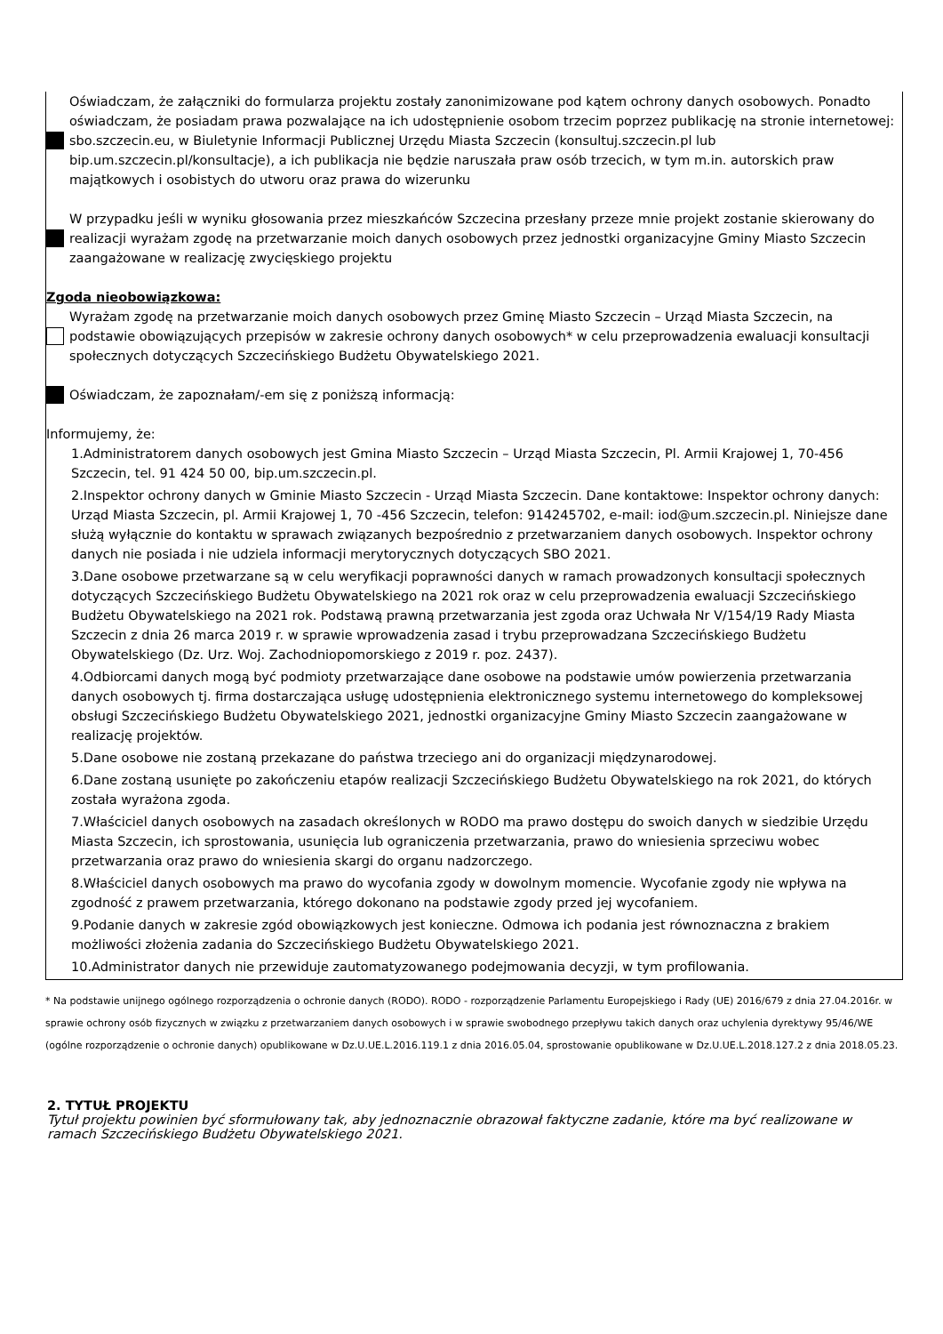Oświadczam, że załączniki do formularza projektu zostały zanonimizowane pod kątem ochrony danych osobowych. Ponadto oświadczam, że posiadam prawa pozwalające na ich udostępnienie osobom trzecim poprzez publikację na stronie internetowej: sbo.szczecin.eu, w Biuletynie Informacji Publicznej Urzędu Miasta Szczecin (konsultuj.szczecin.pl lub bip.um.szczecin.pl/konsultacje), a ich publikacja nie będzie naruszała praw osób trzecich, w tym m.in. autorskich praw majątkowych i osobistych do utworu oraz prawa do wizerunku
W przypadku jeśli w wyniku głosowania przez mieszkańców Szczecina przesłany przeze mnie projekt zostanie skierowany do realizacji wyrażam zgodę na przetwarzanie moich danych osobowych przez jednostki organizacyjne Gminy Miasto Szczecin zaangażowane w realizację zwycięskiego projektu
Zgoda nieobowiązkowa:
Wyrażam zgodę na przetwarzanie moich danych osobowych przez Gminę Miasto Szczecin – Urząd Miasta Szczecin, na podstawie obowiązujących przepisów w zakresie ochrony danych osobowych* w celu przeprowadzenia ewaluacji konsultacji społecznych dotyczących Szczecińskiego Budżetu Obywatelskiego 2021.
Oświadczam, że zapoznałam/-em się z poniższą informacją:
Informujemy, że:
1.Administratorem danych osobowych jest Gmina Miasto Szczecin – Urząd Miasta Szczecin, Pl. Armii Krajowej 1, 70-456 Szczecin, tel. 91 424 50 00, bip.um.szczecin.pl.
2.Inspektor ochrony danych w Gminie Miasto Szczecin - Urząd Miasta Szczecin. Dane kontaktowe: Inspektor ochrony danych: Urząd Miasta Szczecin, pl. Armii Krajowej 1, 70 -456 Szczecin, telefon: 914245702, e-mail: iod@um.szczecin.pl. Niniejsze dane służą wyłącznie do kontaktu w sprawach związanych bezpośrednio z przetwarzaniem danych osobowych. Inspektor ochrony danych nie posiada i nie udziela informacji merytorycznych dotyczących SBO 2021.
3.Dane osobowe przetwarzane są w celu weryfikacji poprawności danych w ramach prowadzonych konsultacji społecznych dotyczących Szczecińskiego Budżetu Obywatelskiego na 2021 rok oraz w celu przeprowadzenia ewaluacji Szczecińskiego Budżetu Obywatelskiego na 2021 rok. Podstawą prawną przetwarzania jest zgoda oraz Uchwała Nr V/154/19 Rady Miasta Szczecin z dnia 26 marca 2019 r. w sprawie wprowadzenia zasad i trybu przeprowadzana Szczecińskiego Budżetu Obywatelskiego (Dz. Urz. Woj. Zachodniopomorskiego z 2019 r. poz. 2437).
4.Odbiorcami danych mogą być podmioty przetwarzające dane osobowe na podstawie umów powierzenia przetwarzania danych osobowych tj. firma dostarczająca usługę udostępnienia elektronicznego systemu internetowego do kompleksowej obsługi Szczecińskiego Budżetu Obywatelskiego 2021, jednostki organizacyjne Gminy Miasto Szczecin zaangażowane w realizację projektów.
5.Dane osobowe nie zostaną przekazane do państwa trzeciego ani do organizacji międzynarodowej.
6.Dane zostaną usunięte po zakończeniu etapów realizacji Szczecińskiego Budżetu Obywatelskiego na rok 2021, do których została wyrażona zgoda.
7.Właściciel danych osobowych na zasadach określonych w RODO ma prawo dostępu do swoich danych w siedzibie Urzędu Miasta Szczecin, ich sprostowania, usunięcia lub ograniczenia przetwarzania, prawo do wniesienia sprzeciwu wobec przetwarzania oraz prawo do wniesienia skargi do organu nadzorczego.
8.Właściciel danych osobowych ma prawo do wycofania zgody w dowolnym momencie. Wycofanie zgody nie wpływa na zgodność z prawem przetwarzania, którego dokonano na podstawie zgody przed jej wycofaniem.
9.Podanie danych w zakresie zgód obowiązkowych jest konieczne. Odmowa ich podania jest równoznaczna z brakiem możliwości złożenia zadania do Szczecińskiego Budżetu Obywatelskiego 2021.
10.Administrator danych nie przewiduje zautomatyzowanego podejmowania decyzji, w tym profilowania.
* Na podstawie unijnego ogólnego rozporządzenia o ochronie danych (RODO). RODO - rozporządzenie Parlamentu Europejskiego i Rady (UE) 2016/679 z dnia 27.04.2016r. w sprawie ochrony osób fizycznych w związku z przetwarzaniem danych osobowych i w sprawie swobodnego przepływu takich danych oraz uchylenia dyrektywy 95/46/WE (ogólne rozporządzenie o ochronie danych) opublikowane w Dz.U.UE.L.2016.119.1 z dnia 2016.05.04, sprostowanie opublikowane w Dz.U.UE.L.2018.127.2 z dnia 2018.05.23.
2. TYTUŁ PROJEKTU
Tytuł projektu powinien być sformułowany tak, aby jednoznacznie obrazował faktyczne zadanie, które ma być realizowane w ramach Szczecińskiego Budżetu Obywatelskiego 2021.